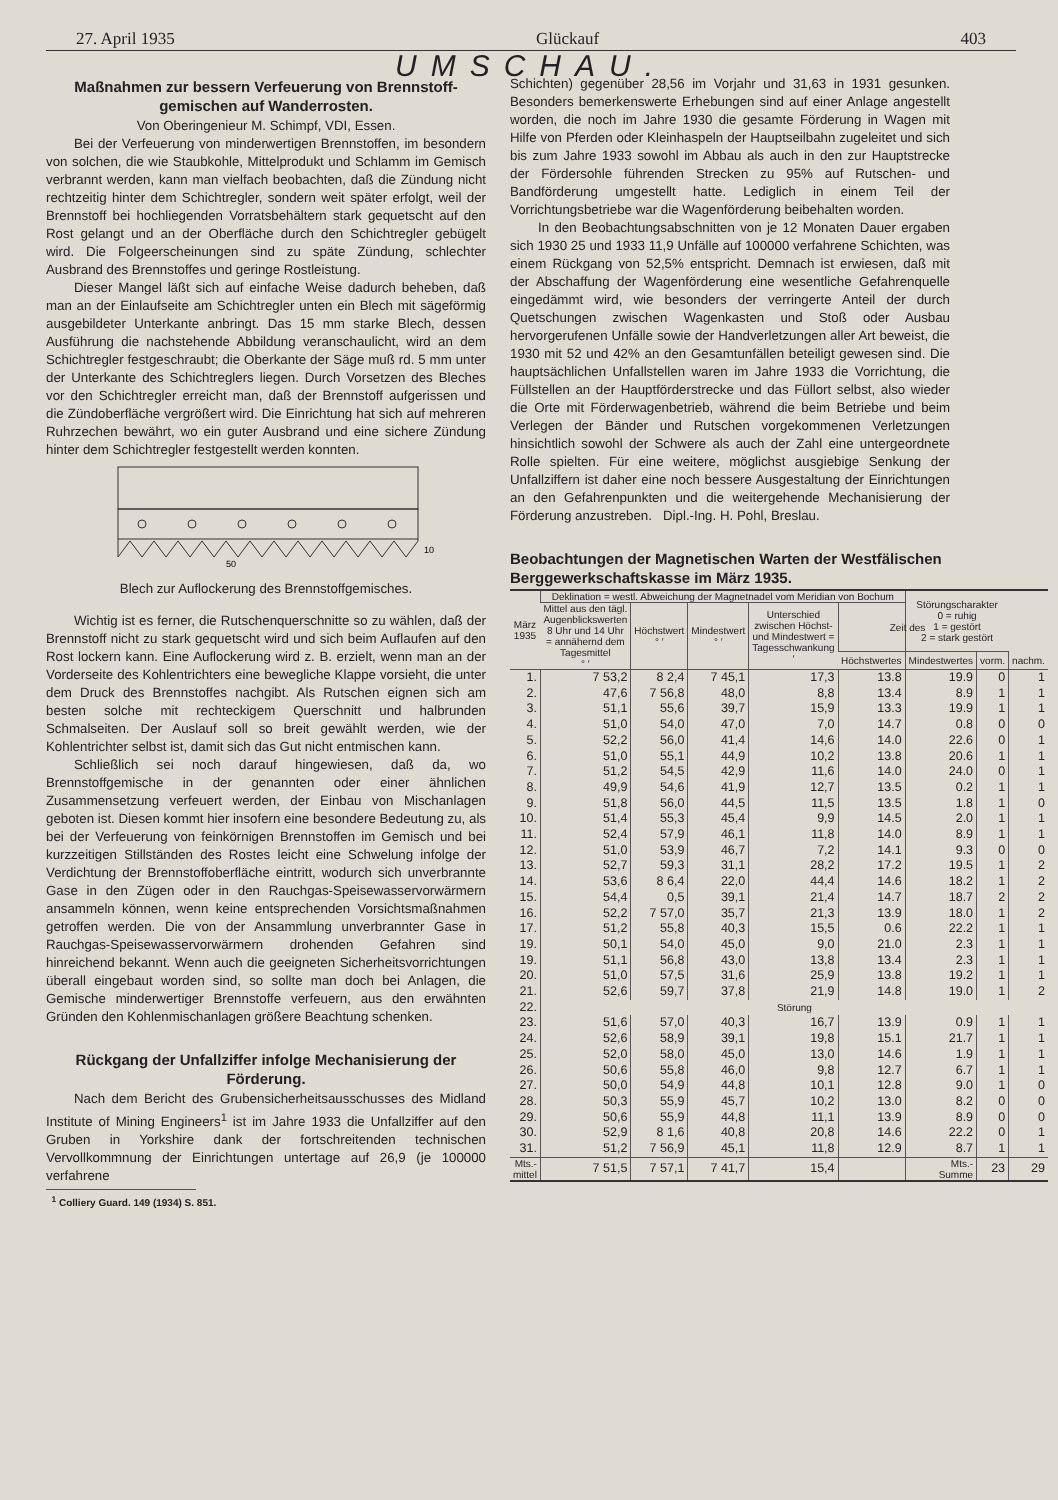27. April 1935 Glückauf 403
UMSCHAU.
Maßnahmen zur bessern Verfeuerung von Brennstoff-gemischen auf Wanderrosten.
Von Oberingenieur M. Schimpf, VDI, Essen.
Bei der Verfeuerung von minderwertigen Brennstoffen, im besondern von solchen, die wie Staubkohle, Mittelprodukt und Schlamm im Gemisch verbrannt werden, kann man vielfach beobachten, daß die Zündung nicht rechtzeitig hinter dem Schichtregler, sondern weit später erfolgt, weil der Brennstoff bei hochliegenden Vorratsbehältern stark gequetscht auf den Rost gelangt und an der Oberfläche durch den Schichtregler gebügelt wird. Die Folgeerscheinungen sind zu späte Zündung, schlechter Ausbrand des Brennstoffes und geringe Rostleistung.
Dieser Mangel läßt sich auf einfache Weise dadurch beheben, daß man an der Einlaufseite am Schichtregler unten ein Blech mit sägeförmig ausgebildeter Unterkante anbringt. Das 15 mm starke Blech, dessen Ausführung die nachstehende Abbildung veranschaulicht, wird an dem Schichtregler festgeschraubt; die Oberkante der Säge muß rd. 5 mm unter der Unterkante des Schichtreglers liegen. Durch Vorsetzen des Bleches vor den Schichtregler erreicht man, daß der Brennstoff aufgerissen und die Zündoberfläche vergrößert wird. Die Einrichtung hat sich auf mehreren Ruhrzechen bewährt, wo ein guter Ausbrand und eine sichere Zündung hinter dem Schichtregler festgestellt werden konnten.
50
10
Blech zur Auflockerung des Brennstoffgemisches.
Wichtig ist es ferner, die Rutschenquerschnitte so zu wählen, daß der Brennstoff nicht zu stark gequetscht wird und sich beim Auflaufen auf den Rost lockern kann. Eine Auflockerung wird z. B. erzielt, wenn man an der Vorderseite des Kohlentrichters eine bewegliche Klappe vorsieht, die unter dem Druck des Brennstoffes nachgibt. Als Rutschen eignen sich am besten solche mit rechteckigem Querschnitt und halbrunden Schmalseiten. Der Auslauf soll so breit gewählt werden, wie der Kohlentrichter selbst ist, damit sich das Gut nicht entmischen kann.
Schließlich sei noch darauf hingewiesen, daß da, wo Brennstoffgemische in der genannten oder einer ähnlichen Zusammensetzung verfeuert werden, der Einbau von Mischanlagen geboten ist. Diesen kommt hier insofern eine besondere Bedeutung zu, als bei der Verfeuerung von feinkörnigen Brennstoffen im Gemisch und bei kurzzeitigen Stillständen des Rostes leicht eine Schwelung infolge der Verdichtung der Brennstoffoberfläche eintritt, wodurch sich unverbrannte Gase in den Zügen oder in den Rauchgas-Speisewasservorwärmern ansammeln können, wenn keine entsprechenden Vorsichtsmaßnahmen getroffen werden. Die von der Ansammlung unverbrannter Gase in Rauchgas-Speisewasservorwärmern drohenden Gefahren sind hinreichend bekannt. Wenn auch die geeigneten Sicherheitsvorrichtungen überall eingebaut worden sind, so sollte man doch bei Anlagen, die Gemische minderwertiger Brennstoffe verfeuern, aus den erwähnten Gründen den Kohlenmischanlagen größere Beachtung schenken.
Rückgang der Unfallziffer infolge Mechanisierung der Förderung.
Nach dem Bericht des Grubensicherheitsausschusses des Midland Institute of Mining Engineers<sup>1</sup> ist im Jahre 1933 die Unfallziffer auf den Gruben in Yorkshire dank der fortschreitenden technischen Vervollkommnung der Einrichtungen untertage auf 26,9 (je 100000 verfahrene
<sup>1</sup> Colliery Guard. 149 (1934) S. 851.
Schichten) gegenüber 28,56 im Vorjahr und 31,63 in 1931 gesunken. Besonders bemerkenswerte Erhebungen sind auf einer Anlage angestellt worden, die noch im Jahre 1930 die gesamte Förderung in Wagen mit Hilfe von Pferden oder Kleinhaspeln der Hauptseilbahn zugeleitet und sich bis zum Jahre 1933 sowohl im Abbau als auch in den zur Hauptstrecke der Fördersohle führenden Strecken zu 95% auf Rutschen- und Bandförderung umgestellt hatte. Lediglich in einem Teil der Vorrichtungsbetriebe war die Wagenförderung beibehalten worden.
In den Beobachtungsabschnitten von je 12 Monaten Dauer ergaben sich 1930 25 und 1933 11,9 Unfälle auf 100000 verfahrene Schichten, was einem Rückgang von 52,5% entspricht. Demnach ist erwiesen, daß mit der Abschaffung der Wagenförderung eine wesentliche Gefahrenquelle eingedämmt wird, wie besonders der verringerte Anteil der durch Quetschungen zwischen Wagenkasten und Stoß oder Ausbau hervorgerufenen Unfälle sowie der Handverletzungen aller Art beweist, die 1930 mit 52 und 42% an den Gesamtunfällen beteiligt gewesen sind. Die hauptsächlichen Unfallstellen waren im Jahre 1933 die Vorrichtung, die Füllstellen an der Hauptförderstrecke und das Füllort selbst, also wieder die Orte mit Förderwagenbetrieb, während die beim Betriebe und beim Verlegen der Bänder und Rutschen vorgekommenen Verletzungen hinsichtlich sowohl der Schwere als auch der Zahl eine untergeordnete Rolle spielten. Für eine weitere, möglichst ausgiebige Senkung der Unfallziffern ist daher eine noch bessere Ausgestaltung der Einrichtungen an den Gefahrenpunkten und die weitergehende Mechanisierung der Förderung anzustreben. Dipl.-Ing. H. Pohl, Breslau.
Beobachtungen der Magnetischen Warten der Westfälischen Berggewerkschaftskasse im März 1935.
| März 1935 | Deklination = westl. Abweichung der Magnetnadel vom Meridian von Bochum | | | | | Störungscharakter 0 = ruhig 1 = gestört 2 = stark gestört | | |
| --- | --- | --- | --- | --- | --- | --- | --- | --- |
| | Mittel aus den tägl. Augenblickswerten 8 Uhr und 14 Uhr = annähernd dem Tagesmittel ° ′ | Höchstwert ° ′ | Mindestwert ° ′ | Unterschied zwischen Höchst- und Mindestwert = Tagesschwankung ′ | Zeit des | | | |
| | | | | | Höchstwertes | Mindestwertes | vorm. | nachm. |
| 1. | 7 53,2 | 8 2,4 | 7 45,1 | 17,3 | 13.8 | 19.9 | 0 | 1 |
| 2. | 47,6 | 7 56,8 | 48,0 | 8,8 | 13.4 | 8.9 | 1 | 1 |
| 3. | 51,1 | 55,6 | 39,7 | 15,9 | 13.3 | 19.9 | 1 | 1 |
| 4. | 51,0 | 54,0 | 47,0 | 7,0 | 14.7 | 0.8 | 0 | 0 |
| 5. | 52,2 | 56,0 | 41,4 | 14,6 | 14.0 | 22.6 | 0 | 1 |
| 6. | 51,0 | 55,1 | 44,9 | 10,2 | 13.8 | 20.6 | 1 | 1 |
| 7. | 51,2 | 54,5 | 42,9 | 11,6 | 14.0 | 24.0 | 0 | 1 |
| 8. | 49,9 | 54,6 | 41,9 | 12,7 | 13.5 | 0.2 | 1 | 1 |
| 9. | 51,8 | 56,0 | 44,5 | 11,5 | 13.5 | 1.8 | 1 | 0 |
| 10. | 51,4 | 55,3 | 45,4 | 9,9 | 14.5 | 2.0 | 1 | 1 |
| 11. | 52,4 | 57,9 | 46,1 | 11,8 | 14.0 | 8.9 | 1 | 1 |
| 12. | 51,0 | 53,9 | 46,7 | 7,2 | 14.1 | 9.3 | 0 | 0 |
| 13. | 52,7 | 59,3 | 31,1 | 28,2 | 17.2 | 19.5 | 1 | 2 |
| 14. | 53,6 | 8 6,4 | 22,0 | 44,4 | 14.6 | 18.2 | 1 | 2 |
| 15. | 54,4 | 0,5 | 39,1 | 21,4 | 14.7 | 18.7 | 2 | 2 |
| 16. | 52,2 | 7 57,0 | 35,7 | 21,3 | 13.9 | 18.0 | 1 | 2 |
| 17. | 51,2 | 55,8 | 40,3 | 15,5 | 0.6 | 22.2 | 1 | 1 |
| 19. | 50,1 | 54,0 | 45,0 | 9,0 | 21.0 | 2.3 | 1 | 1 |
| 19. | 51,1 | 56,8 | 43,0 | 13,8 | 13.4 | 2.3 | 1 | 1 |
| 20. | 51,0 | 57,5 | 31,6 | 25,9 | 13.8 | 19.2 | 1 | 1 |
| 21. | 52,6 | 59,7 | 37,8 | 21,9 | 14.8 | 19.0 | 1 | 2 |
| 22. | Störung | | | | | | | |
| 23. | 51,6 | 57,0 | 40,3 | 16,7 | 13.9 | 0.9 | 1 | 1 |
| 24. | 52,6 | 58,9 | 39,1 | 19,8 | 15.1 | 21.7 | 1 | 1 |
| 25. | 52,0 | 58,0 | 45,0 | 13,0 | 14.6 | 1.9 | 1 | 1 |
| 26. | 50,6 | 55,8 | 46,0 | 9,8 | 12.7 | 6.7 | 1 | 1 |
| 27. | 50,0 | 54,9 | 44,8 | 10,1 | 12.8 | 9.0 | 1 | 0 |
| 28. | 50,3 | 55,9 | 45,7 | 10,2 | 13.0 | 8.2 | 0 | 0 |
| 29. | 50,6 | 55,9 | 44,8 | 11,1 | 13.9 | 8.9 | 0 | 0 |
| 30. | 52,9 | 8 1,6 | 40,8 | 20,8 | 14.6 | 22.2 | 0 | 1 |
| 31. | 51,2 | 7 56,9 | 45,1 | 11,8 | 12.9 | 8.7 | 1 | 1 |
| Mts.- mittel | 7 51,5 | 7 57,1 | 7 41,7 | 15,4 | | Mts.- Summe | 23 | 29 |